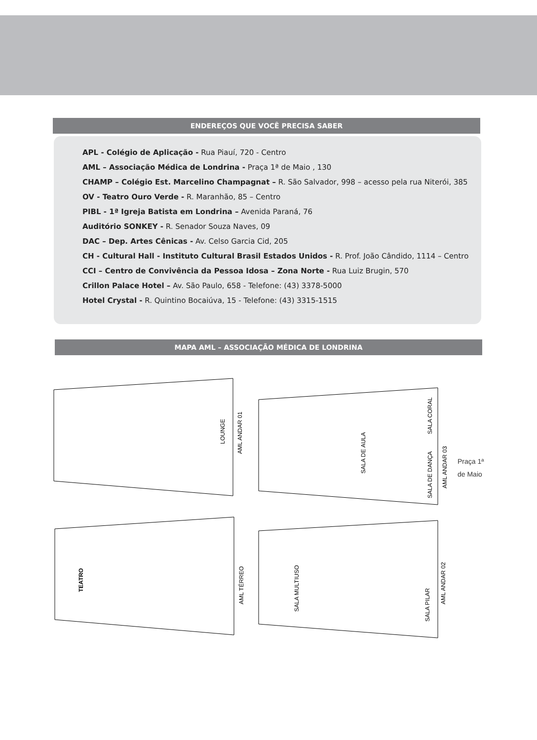ENDEREÇOS QUE VOCÊ PRECISA SABER
APL - Colégio de Aplicação - Rua Piauí, 720 - Centro
AML – Associação Médica de Londrina - Praça 1ª de Maio , 130
CHAMP – Colégio Est. Marcelino Champagnat – R. São Salvador, 998 – acesso pela rua Niterói, 385
OV - Teatro Ouro Verde - R. Maranhão, 85 – Centro
PIBL - 1ª Igreja Batista em Londrina – Avenida Paraná, 76
Auditório SONKEY - R. Senador Souza Naves, 09
DAC – Dep. Artes Cênicas - Av. Celso Garcia Cid, 205
CH - Cultural Hall - Instituto Cultural Brasil Estados Unidos - R. Prof. João Cândido, 1114 – Centro
CCI – Centro de Convivência da Pessoa Idosa – Zona Norte - Rua Luiz Brugin, 570
Crillon Palace Hotel – Av. São Paulo, 658 - Telefone: (43) 3378-5000
Hotel Crystal - R. Quintino Bocaiúva, 15 - Telefone: (43) 3315-1515
MAPA AML – ASSOCIAÇÃO MÉDICA DE LONDRINA
LOUNGE
AML ANDAR 01
SALA DE AULA
SALA CORAL
SALA DE DANÇA
AML ANDAR 03
Praça 1ª
de Maio
TEATRO
AML TÉRREO
SALA MULTIUSO
SALA PILAR
AML ANDAR 02